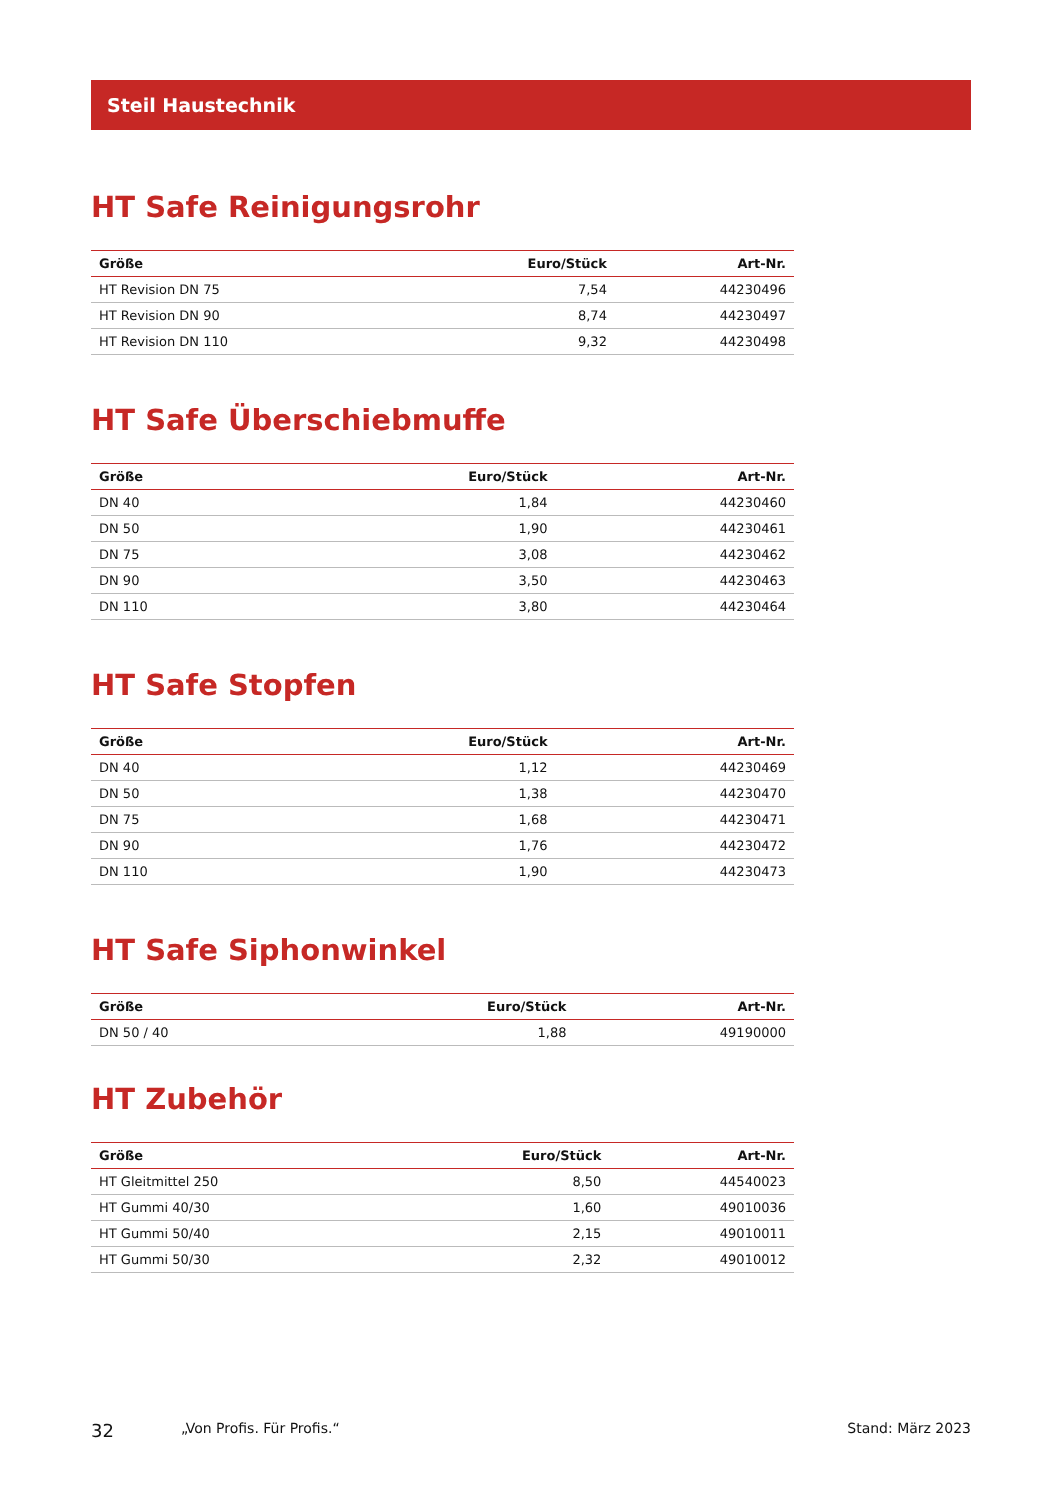Steil Haustechnik
HT Safe Reinigungsrohr
| Größe | Euro/Stück | Art-Nr. |
| --- | --- | --- |
| HT Revision DN 75 | 7,54 | 44230496 |
| HT Revision DN 90 | 8,74 | 44230497 |
| HT Revision DN 110 | 9,32 | 44230498 |
HT Safe Überschiebmuffe
| Größe | Euro/Stück | Art-Nr. |
| --- | --- | --- |
| DN 40 | 1,84 | 44230460 |
| DN 50 | 1,90 | 44230461 |
| DN 75 | 3,08 | 44230462 |
| DN 90 | 3,50 | 44230463 |
| DN 110 | 3,80 | 44230464 |
HT Safe Stopfen
| Größe | Euro/Stück | Art-Nr. |
| --- | --- | --- |
| DN 40 | 1,12 | 44230469 |
| DN 50 | 1,38 | 44230470 |
| DN 75 | 1,68 | 44230471 |
| DN 90 | 1,76 | 44230472 |
| DN 110 | 1,90 | 44230473 |
HT Safe Siphonwinkel
| Größe | Euro/Stück | Art-Nr. |
| --- | --- | --- |
| DN 50 / 40 | 1,88 | 49190000 |
HT Zubehör
| Größe | Euro/Stück | Art-Nr. |
| --- | --- | --- |
| HT Gleitmittel 250 | 8,50 | 44540023 |
| HT Gummi 40/30 | 1,60 | 49010036 |
| HT Gummi 50/40 | 2,15 | 49010011 |
| HT Gummi 50/30 | 2,32 | 49010012 |
32 „Von Profis. Für Profis.“ Stand: März 2023